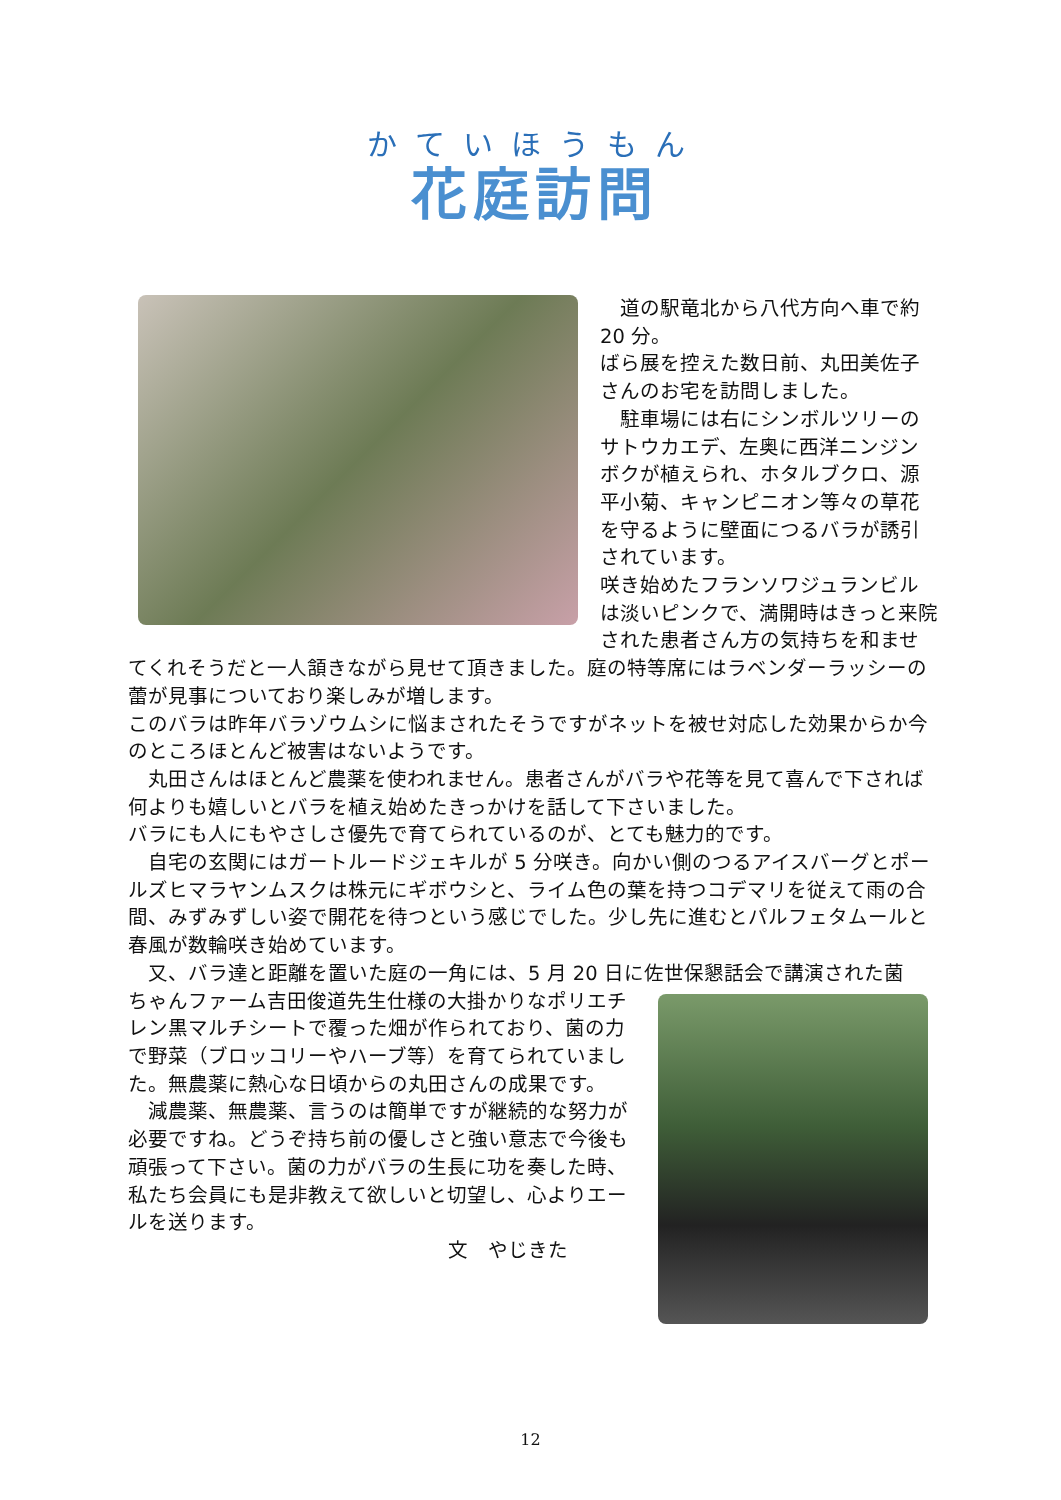かていほうもん
花庭訪問
　道の駅竜北から八代方向へ車で約 20 分。
ばら展を控えた数日前、丸田美佐子さんのお宅を訪問しました。
　駐車場には右にシンボルツリーのサトウカエデ、左奥に西洋ニンジンボクが植えられ、ホタルブクロ、源平小菊、キャンピニオン等々の草花を守るように壁面につるバラが誘引されています。
咲き始めたフランソワジュランビルは淡いピンクで、満開時はきっと来院された患者さん方の気持ちを和ませてくれそうだと一人頷きながら見せて頂きました。庭の特等席にはラベンダーラッシーの蕾が見事についており楽しみが増します。
このバラは昨年バラゾウムシに悩まされたそうですがネットを被せ対応した効果からか今のところほとんど被害はないようです。
　丸田さんはほとんど農薬を使われません。患者さんがバラや花等を見て喜んで下されば何よりも嬉しいとバラを植え始めたきっかけを話して下さいました。
バラにも人にもやさしさ優先で育てられているのが、とても魅力的です。
　自宅の玄関にはガートルードジェキルが 5 分咲き。向かい側のつるアイスバーグとポールズヒマラヤンムスクは株元にギボウシと、ライム色の葉を持つコデマリを従えて雨の合間、みずみずしい姿で開花を待つという感じでした。少し先に進むとパルフェタムールと春風が数輪咲き始めています。
　又、バラ達と距離を置いた庭の一角には、5 月 20 日に佐世保懇話会で講演された菌
ちゃんファーム吉田俊道先生仕様の大掛かりなポリエチレン黒マルチシートで覆った畑が作られており、菌の力で野菜（ブロッコリーやハーブ等）を育てられていました。無農薬に熱心な日頃からの丸田さんの成果です。
　減農薬、無農薬、言うのは簡単ですが継続的な努力が必要ですね。どうぞ持ち前の優しさと強い意志で今後も頑張って下さい。菌の力がバラの生長に功を奏した時、私たち会員にも是非教えて欲しいと切望し、心よりエールを送ります。
文　やじきた
12